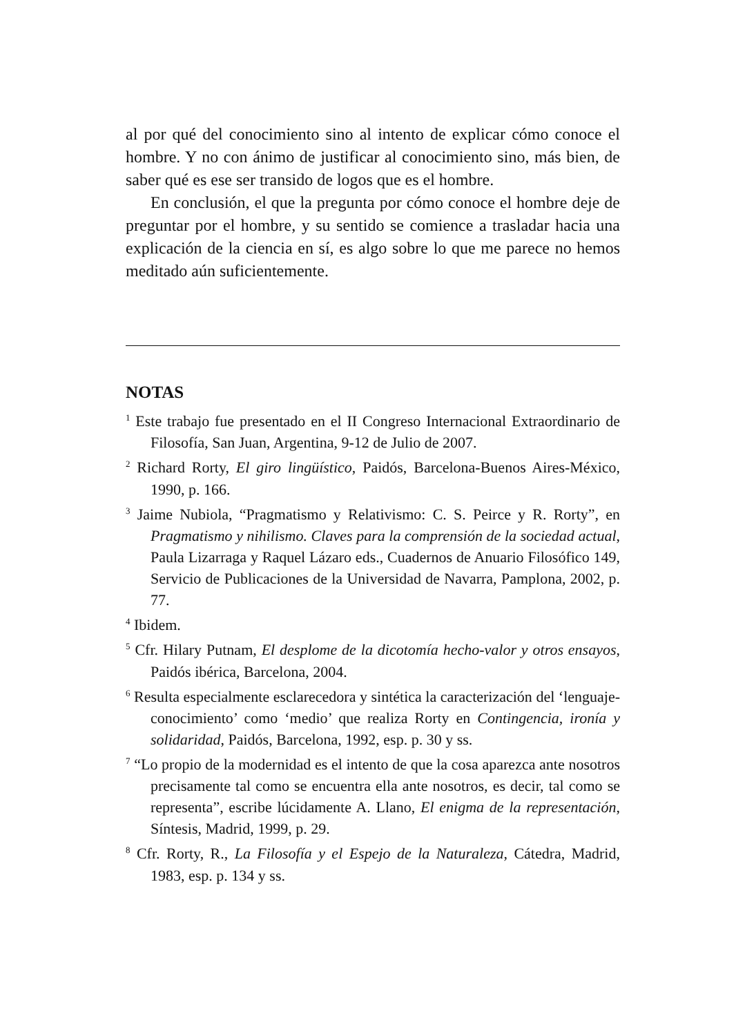al por qué del conocimiento sino al intento de explicar cómo conoce el hombre. Y no con ánimo de justificar al conocimiento sino, más bien, de saber qué es ese ser transido de logos que es el hombre.
En conclusión, el que la pregunta por cómo conoce el hombre deje de preguntar por el hombre, y su sentido se comience a trasladar hacia una explicación de la ciencia en sí, es algo sobre lo que me parece no hemos meditado aún suficientemente.
NOTAS
<sup>1</sup> Este trabajo fue presentado en el II Congreso Internacional Extraordinario de Filosofía, San Juan, Argentina, 9-12 de Julio de 2007.
<sup>2</sup> Richard Rorty, El giro lingüístico, Paidós, Barcelona-Buenos Aires-México, 1990, p. 166.
<sup>3</sup> Jaime Nubiola, “Pragmatismo y Relativismo: C. S. Peirce y R. Rorty”, en Pragmatismo y nihilismo. Claves para la comprensión de la sociedad actual, Paula Lizarraga y Raquel Lázaro eds., Cuadernos de Anuario Filosófico 149, Servicio de Publicaciones de la Universidad de Navarra, Pamplona, 2002, p. 77.
<sup>4</sup> Ibidem.
<sup>5</sup> Cfr. Hilary Putnam, El desplome de la dicotomía hecho-valor y otros ensayos, Paidós ibérica, Barcelona, 2004.
<sup>6</sup> Resulta especialmente esclarecedora y sintética la caracterización del ‘lenguaje-conocimiento’ como ‘medio’ que realiza Rorty en Contingencia, ironía y solidaridad, Paidós, Barcelona, 1992, esp. p. 30 y ss.
<sup>7</sup> “Lo propio de la modernidad es el intento de que la cosa aparezca ante nosotros precisamente tal como se encuentra ella ante nosotros, es decir, tal como se representa”, escribe lúcidamente A. Llano, El enigma de la representación, Síntesis, Madrid, 1999, p. 29.
<sup>8</sup> Cfr. Rorty, R., La Filosofía y el Espejo de la Naturaleza, Cátedra, Madrid, 1983, esp. p. 134 y ss.